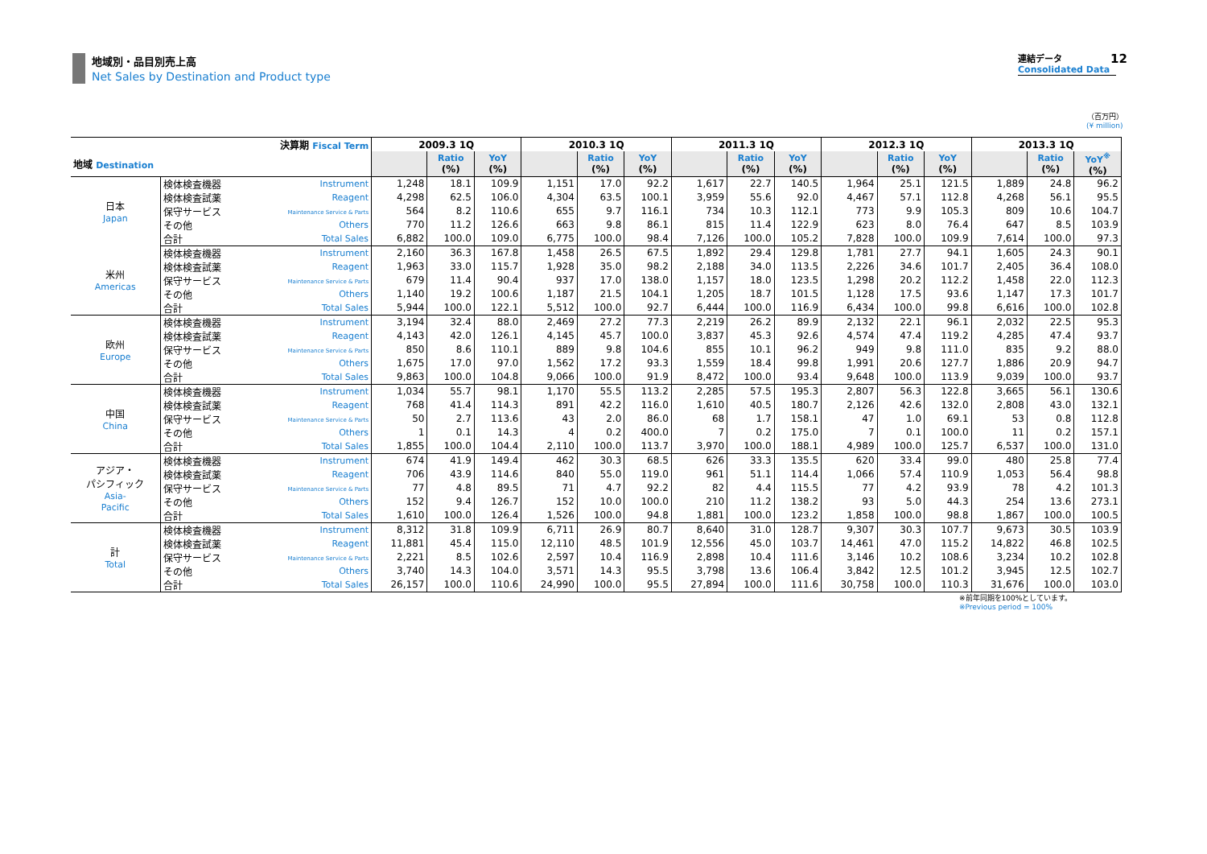地域別・品目別売上高
Net Sales by Destination and Product type
連結データ
Consolidated Data
12
（百万円）
(¥ million)
| 決算期 Fiscal Term | | | 2009.3 1Q | | | 2010.3 1Q | | | 2011.3 1Q | | | 2012.3 1Q | | | 2013.3 1Q | | |
| --- | --- | --- | --- | --- | --- | --- | --- | --- | --- | --- | --- | --- | --- | --- | --- | --- | --- |
| 地域 Destination | | | | Ratio (%) | YoY (%) | | Ratio (%) | YoY (%) | | Ratio (%) | YoY (%) | | Ratio (%) | YoY (%) | | Ratio (%) | YoY<sup>※</sup> (%) |
| 日本 Japan | 検体検査機器 | Instrument | 1,248 | 18.1 | 109.9 | 1,151 | 17.0 | 92.2 | 1,617 | 22.7 | 140.5 | 1,964 | 25.1 | 121.5 | 1,889 | 24.8 | 96.2 |
| | 検体検査試薬 | Reagent | 4,298 | 62.5 | 106.0 | 4,304 | 63.5 | 100.1 | 3,959 | 55.6 | 92.0 | 4,467 | 57.1 | 112.8 | 4,268 | 56.1 | 95.5 |
| | 保守サービス | Maintenance Service & Parts | 564 | 8.2 | 110.6 | 655 | 9.7 | 116.1 | 734 | 10.3 | 112.1 | 773 | 9.9 | 105.3 | 809 | 10.6 | 104.7 |
| | その他 | Others | 770 | 11.2 | 126.6 | 663 | 9.8 | 86.1 | 815 | 11.4 | 122.9 | 623 | 8.0 | 76.4 | 647 | 8.5 | 103.9 |
| | 合計 | Total Sales | 6,882 | 100.0 | 109.0 | 6,775 | 100.0 | 98.4 | 7,126 | 100.0 | 105.2 | 7,828 | 100.0 | 109.9 | 7,614 | 100.0 | 97.3 |
| 米州 Americas | 検体検査機器 | Instrument | 2,160 | 36.3 | 167.8 | 1,458 | 26.5 | 67.5 | 1,892 | 29.4 | 129.8 | 1,781 | 27.7 | 94.1 | 1,605 | 24.3 | 90.1 |
| | 検体検査試薬 | Reagent | 1,963 | 33.0 | 115.7 | 1,928 | 35.0 | 98.2 | 2,188 | 34.0 | 113.5 | 2,226 | 34.6 | 101.7 | 2,405 | 36.4 | 108.0 |
| | 保守サービス | Maintenance Service & Parts | 679 | 11.4 | 90.4 | 937 | 17.0 | 138.0 | 1,157 | 18.0 | 123.5 | 1,298 | 20.2 | 112.2 | 1,458 | 22.0 | 112.3 |
| | その他 | Others | 1,140 | 19.2 | 100.6 | 1,187 | 21.5 | 104.1 | 1,205 | 18.7 | 101.5 | 1,128 | 17.5 | 93.6 | 1,147 | 17.3 | 101.7 |
| | 合計 | Total Sales | 5,944 | 100.0 | 122.1 | 5,512 | 100.0 | 92.7 | 6,444 | 100.0 | 116.9 | 6,434 | 100.0 | 99.8 | 6,616 | 100.0 | 102.8 |
| 欧州 Europe | 検体検査機器 | Instrument | 3,194 | 32.4 | 88.0 | 2,469 | 27.2 | 77.3 | 2,219 | 26.2 | 89.9 | 2,132 | 22.1 | 96.1 | 2,032 | 22.5 | 95.3 |
| | 検体検査試薬 | Reagent | 4,143 | 42.0 | 126.1 | 4,145 | 45.7 | 100.0 | 3,837 | 45.3 | 92.6 | 4,574 | 47.4 | 119.2 | 4,285 | 47.4 | 93.7 |
| | 保守サービス | Maintenance Service & Parts | 850 | 8.6 | 110.1 | 889 | 9.8 | 104.6 | 855 | 10.1 | 96.2 | 949 | 9.8 | 111.0 | 835 | 9.2 | 88.0 |
| | その他 | Others | 1,675 | 17.0 | 97.0 | 1,562 | 17.2 | 93.3 | 1,559 | 18.4 | 99.8 | 1,991 | 20.6 | 127.7 | 1,886 | 20.9 | 94.7 |
| | 合計 | Total Sales | 9,863 | 100.0 | 104.8 | 9,066 | 100.0 | 91.9 | 8,472 | 100.0 | 93.4 | 9,648 | 100.0 | 113.9 | 9,039 | 100.0 | 93.7 |
| 中国 China | 検体検査機器 | Instrument | 1,034 | 55.7 | 98.1 | 1,170 | 55.5 | 113.2 | 2,285 | 57.5 | 195.3 | 2,807 | 56.3 | 122.8 | 3,665 | 56.1 | 130.6 |
| | 検体検査試薬 | Reagent | 768 | 41.4 | 114.3 | 891 | 42.2 | 116.0 | 1,610 | 40.5 | 180.7 | 2,126 | 42.6 | 132.0 | 2,808 | 43.0 | 132.1 |
| | 保守サービス | Maintenance Service & Parts | 50 | 2.7 | 113.6 | 43 | 2.0 | 86.0 | 68 | 1.7 | 158.1 | 47 | 1.0 | 69.1 | 53 | 0.8 | 112.8 |
| | その他 | Others | 1 | 0.1 | 14.3 | 4 | 0.2 | 400.0 | 7 | 0.2 | 175.0 | 7 | 0.1 | 100.0 | 11 | 0.2 | 157.1 |
| | 合計 | Total Sales | 1,855 | 100.0 | 104.4 | 2,110 | 100.0 | 113.7 | 3,970 | 100.0 | 188.1 | 4,989 | 100.0 | 125.7 | 6,537 | 100.0 | 131.0 |
| アジア・ パシフィック Asia- Pacific | 検体検査機器 | Instrument | 674 | 41.9 | 149.4 | 462 | 30.3 | 68.5 | 626 | 33.3 | 135.5 | 620 | 33.4 | 99.0 | 480 | 25.8 | 77.4 |
| | 検体検査試薬 | Reagent | 706 | 43.9 | 114.6 | 840 | 55.0 | 119.0 | 961 | 51.1 | 114.4 | 1,066 | 57.4 | 110.9 | 1,053 | 56.4 | 98.8 |
| | 保守サービス | Maintenance Service & Parts | 77 | 4.8 | 89.5 | 71 | 4.7 | 92.2 | 82 | 4.4 | 115.5 | 77 | 4.2 | 93.9 | 78 | 4.2 | 101.3 |
| | その他 | Others | 152 | 9.4 | 126.7 | 152 | 10.0 | 100.0 | 210 | 11.2 | 138.2 | 93 | 5.0 | 44.3 | 254 | 13.6 | 273.1 |
| | 合計 | Total Sales | 1,610 | 100.0 | 126.4 | 1,526 | 100.0 | 94.8 | 1,881 | 100.0 | 123.2 | 1,858 | 100.0 | 98.8 | 1,867 | 100.0 | 100.5 |
| 計 Total | 検体検査機器 | Instrument | 8,312 | 31.8 | 109.9 | 6,711 | 26.9 | 80.7 | 8,640 | 31.0 | 128.7 | 9,307 | 30.3 | 107.7 | 9,673 | 30.5 | 103.9 |
| | 検体検査試薬 | Reagent | 11,881 | 45.4 | 115.0 | 12,110 | 48.5 | 101.9 | 12,556 | 45.0 | 103.7 | 14,461 | 47.0 | 115.2 | 14,822 | 46.8 | 102.5 |
| | 保守サービス | Maintenance Service & Parts | 2,221 | 8.5 | 102.6 | 2,597 | 10.4 | 116.9 | 2,898 | 10.4 | 111.6 | 3,146 | 10.2 | 108.6 | 3,234 | 10.2 | 102.8 |
| | その他 | Others | 3,740 | 14.3 | 104.0 | 3,571 | 14.3 | 95.5 | 3,798 | 13.6 | 106.4 | 3,842 | 12.5 | 101.2 | 3,945 | 12.5 | 102.7 |
| | 合計 | Total Sales | 26,157 | 100.0 | 110.6 | 24,990 | 100.0 | 95.5 | 27,894 | 100.0 | 111.6 | 30,758 | 100.0 | 110.3 | 31,676 | 100.0 | 103.0 |
※前年同期を100%としています。
※Previous period = 100%